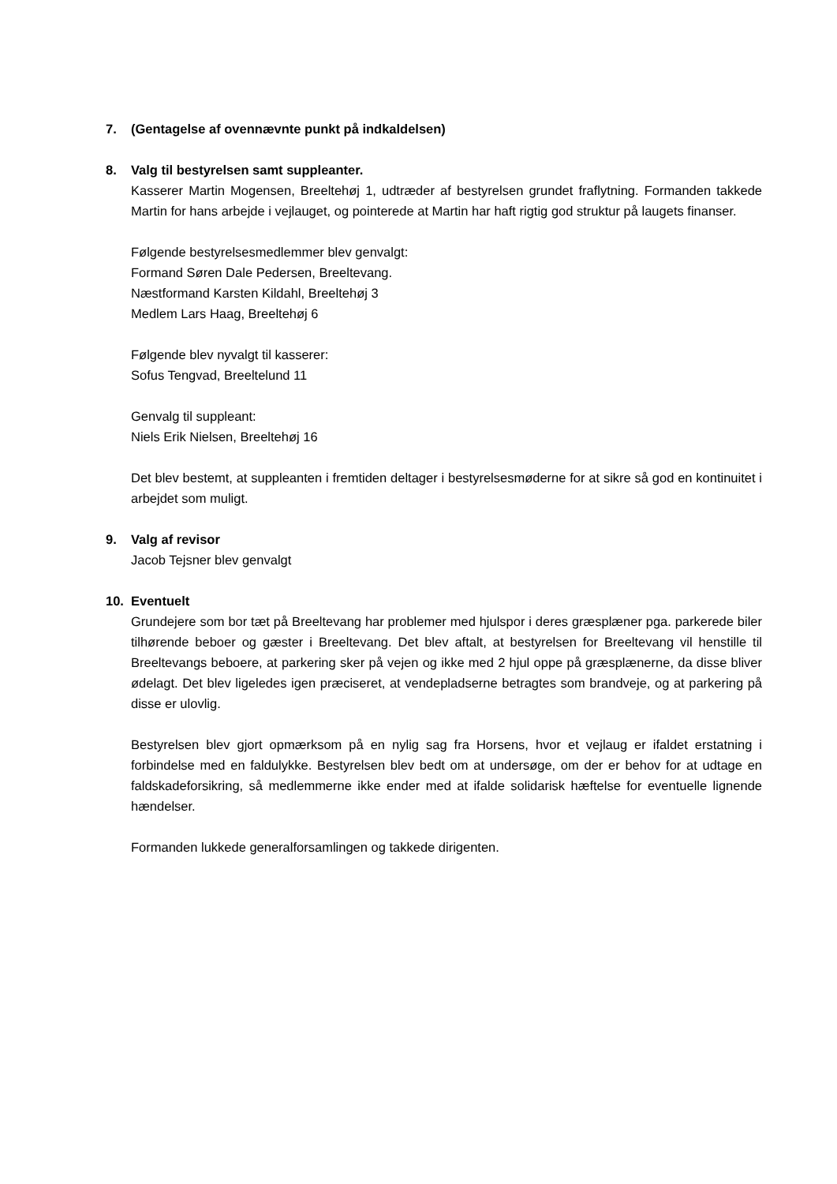7. (Gentagelse af ovennævnte punkt på indkaldelsen)
8. Valg til bestyrelsen samt suppleanter.
Kasserer Martin Mogensen, Breeltehøj 1, udtræder af bestyrelsen grundet fraflytning. Formanden takkede Martin for hans arbejde i vejlauget, og pointerede at Martin har haft rigtig god struktur på laugets finanser.
Følgende bestyrelsesmedlemmer blev genvalgt:
Formand Søren Dale Pedersen, Breeltevang.
Næstformand Karsten Kildahl, Breeltehøj 3
Medlem Lars Haag, Breeltehøj 6
Følgende blev nyvalgt til kasserer:
Sofus Tengvad, Breeltelund 11
Genvalg til suppleant:
Niels Erik Nielsen, Breeltehøj 16
Det blev bestemt, at suppleanten i fremtiden deltager i bestyrelsesmøderne for at sikre så god en kontinuitet i arbejdet som muligt.
9. Valg af revisor
Jacob Tejsner blev genvalgt
10. Eventuelt
Grundejere som bor tæt på Breeltevang har problemer med hjulspor i deres græsplæner pga. parkerede biler tilhørende beboer og gæster i Breeltevang. Det blev aftalt, at bestyrelsen for Breeltevang vil henstille til Breeltevangs beboere, at parkering sker på vejen og ikke med 2 hjul oppe på græsplænerne, da disse bliver ødelagt. Det blev ligeledes igen præciseret, at vendepladserne betragtes som brandveje, og at parkering på disse er ulovlig.
Bestyrelsen blev gjort opmærksom på en nylig sag fra Horsens, hvor et vejlaug er ifaldet erstatning i forbindelse med en faldulykke. Bestyrelsen blev bedt om at undersøge, om der er behov for at udtage en faldskadeforsikring, så medlemmerne ikke ender med at ifalde solidarisk hæftelse for eventuelle lignende hændelser.
Formanden lukkede generalforsamlingen og takkede dirigenten.